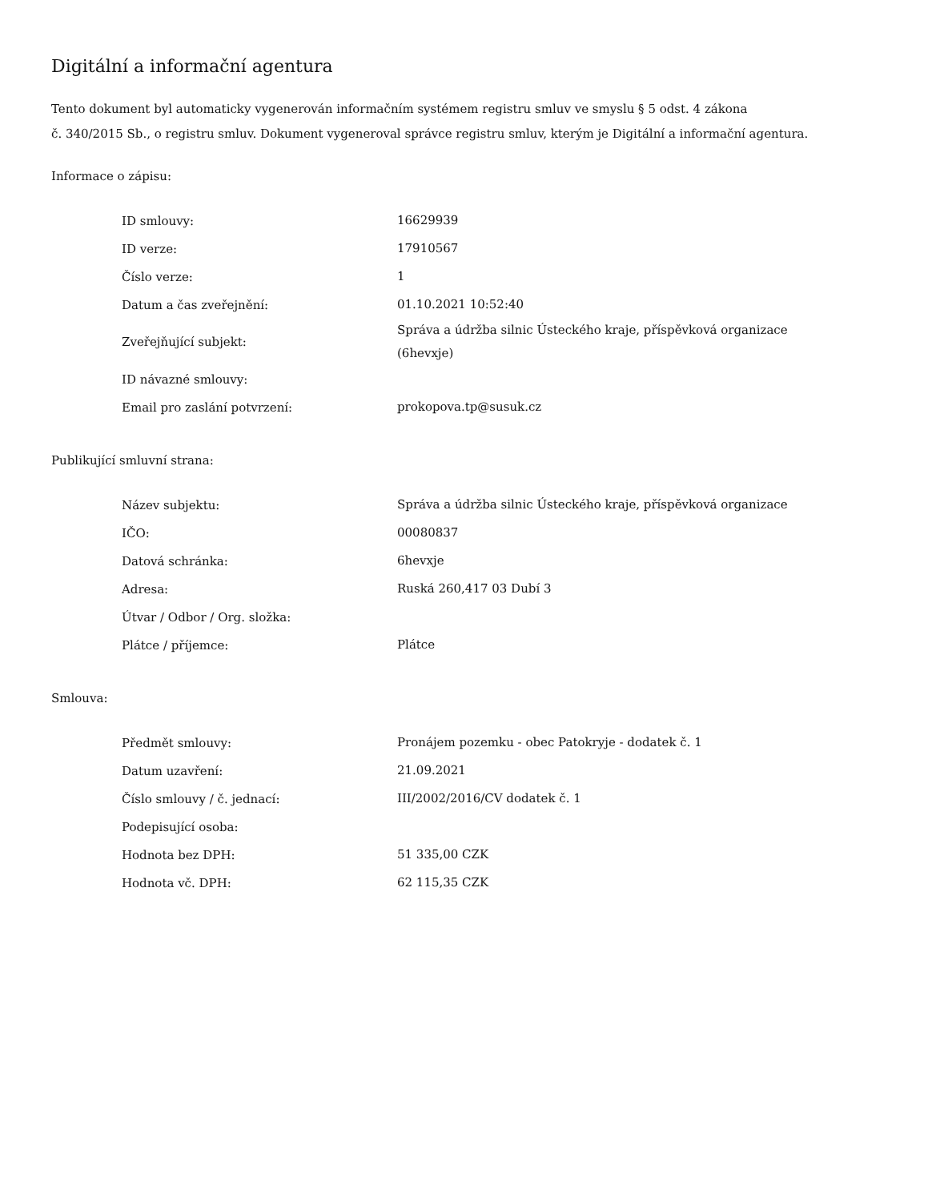Digitální a informační agentura
Tento dokument byl automaticky vygenerován informačním systémem registru smluv ve smyslu § 5 odst. 4 zákona
č. 340/2015 Sb., o registru smluv. Dokument vygeneroval správce registru smluv, kterým je Digitální a informační agentura.
Informace o zápisu:
| ID smlouvy: | 16629939 |
| ID verze: | 17910567 |
| Číslo verze: | 1 |
| Datum a čas zveřejnění: | 01.10.2021 10:52:40 |
| Zveřejňující subjekt: | Správa a údržba silnic Ústeckého kraje, příspěvková organizace (6hevxje) |
| ID návazné smlouvy: | |
| Email pro zaslání potvrzení: | prokopova.tp@susuk.cz |
Publikující smluvní strana:
| Název subjektu: | Správa a údržba silnic Ústeckého kraje, příspěvková organizace |
| IČO: | 00080837 |
| Datová schránka: | 6hevxje |
| Adresa: | Ruská 260,417 03 Dubí 3 |
| Útvar / Odbor / Org. složka: | |
| Plátce / příjemce: | Plátce |
Smlouva:
| Předmět smlouvy: | Pronájem pozemku - obec Patokryje - dodatek č. 1 |
| Datum uzavření: | 21.09.2021 |
| Číslo smlouvy / č. jednací: | III/2002/2016/CV dodatek č. 1 |
| Podepisující osoba: | |
| Hodnota bez DPH: | 51 335,00 CZK |
| Hodnota vč. DPH: | 62 115,35 CZK |